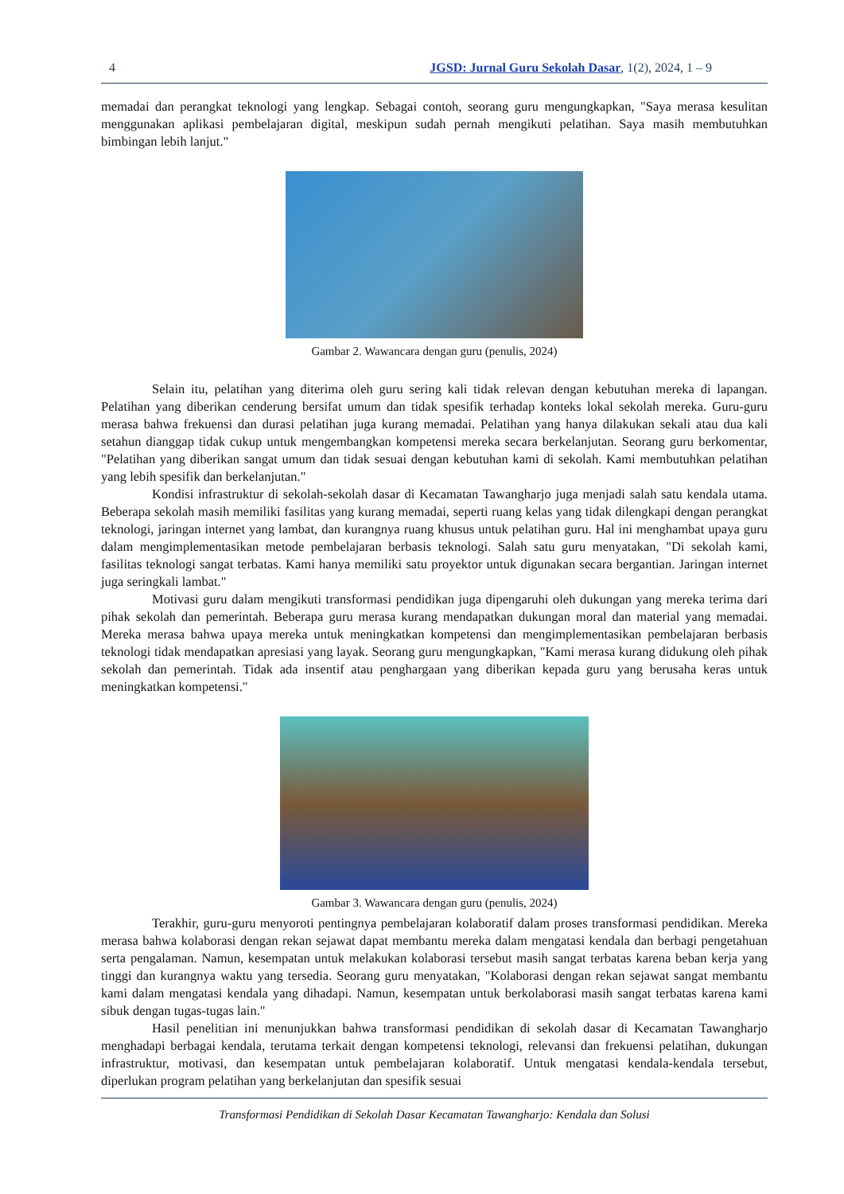4 JGSD: Jurnal Guru Sekolah Dasar, 1(2), 2024, 1 – 9
memadai dan perangkat teknologi yang lengkap. Sebagai contoh, seorang guru mengungkapkan, "Saya merasa kesulitan menggunakan aplikasi pembelajaran digital, meskipun sudah pernah mengikuti pelatihan. Saya masih membutuhkan bimbingan lebih lanjut."
Gambar 2. Wawancara dengan guru (penulis, 2024)
Selain itu, pelatihan yang diterima oleh guru sering kali tidak relevan dengan kebutuhan mereka di lapangan. Pelatihan yang diberikan cenderung bersifat umum dan tidak spesifik terhadap konteks lokal sekolah mereka. Guru-guru merasa bahwa frekuensi dan durasi pelatihan juga kurang memadai. Pelatihan yang hanya dilakukan sekali atau dua kali setahun dianggap tidak cukup untuk mengembangkan kompetensi mereka secara berkelanjutan. Seorang guru berkomentar, "Pelatihan yang diberikan sangat umum dan tidak sesuai dengan kebutuhan kami di sekolah. Kami membutuhkan pelatihan yang lebih spesifik dan berkelanjutan."
Kondisi infrastruktur di sekolah-sekolah dasar di Kecamatan Tawangharjo juga menjadi salah satu kendala utama. Beberapa sekolah masih memiliki fasilitas yang kurang memadai, seperti ruang kelas yang tidak dilengkapi dengan perangkat teknologi, jaringan internet yang lambat, dan kurangnya ruang khusus untuk pelatihan guru. Hal ini menghambat upaya guru dalam mengimplementasikan metode pembelajaran berbasis teknologi. Salah satu guru menyatakan, "Di sekolah kami, fasilitas teknologi sangat terbatas. Kami hanya memiliki satu proyektor untuk digunakan secara bergantian. Jaringan internet juga seringkali lambat."
Motivasi guru dalam mengikuti transformasi pendidikan juga dipengaruhi oleh dukungan yang mereka terima dari pihak sekolah dan pemerintah. Beberapa guru merasa kurang mendapatkan dukungan moral dan material yang memadai. Mereka merasa bahwa upaya mereka untuk meningkatkan kompetensi dan mengimplementasikan pembelajaran berbasis teknologi tidak mendapatkan apresiasi yang layak. Seorang guru mengungkapkan, "Kami merasa kurang didukung oleh pihak sekolah dan pemerintah. Tidak ada insentif atau penghargaan yang diberikan kepada guru yang berusaha keras untuk meningkatkan kompetensi."
Gambar 3. Wawancara dengan guru (penulis, 2024)
Terakhir, guru-guru menyoroti pentingnya pembelajaran kolaboratif dalam proses transformasi pendidikan. Mereka merasa bahwa kolaborasi dengan rekan sejawat dapat membantu mereka dalam mengatasi kendala dan berbagi pengetahuan serta pengalaman. Namun, kesempatan untuk melakukan kolaborasi tersebut masih sangat terbatas karena beban kerja yang tinggi dan kurangnya waktu yang tersedia. Seorang guru menyatakan, "Kolaborasi dengan rekan sejawat sangat membantu kami dalam mengatasi kendala yang dihadapi. Namun, kesempatan untuk berkolaborasi masih sangat terbatas karena kami sibuk dengan tugas-tugas lain."
Hasil penelitian ini menunjukkan bahwa transformasi pendidikan di sekolah dasar di Kecamatan Tawangharjo menghadapi berbagai kendala, terutama terkait dengan kompetensi teknologi, relevansi dan frekuensi pelatihan, dukungan infrastruktur, motivasi, dan kesempatan untuk pembelajaran kolaboratif. Untuk mengatasi kendala-kendala tersebut, diperlukan program pelatihan yang berkelanjutan dan spesifik sesuai
Transformasi Pendidikan di Sekolah Dasar Kecamatan Tawangharjo: Kendala dan Solusi